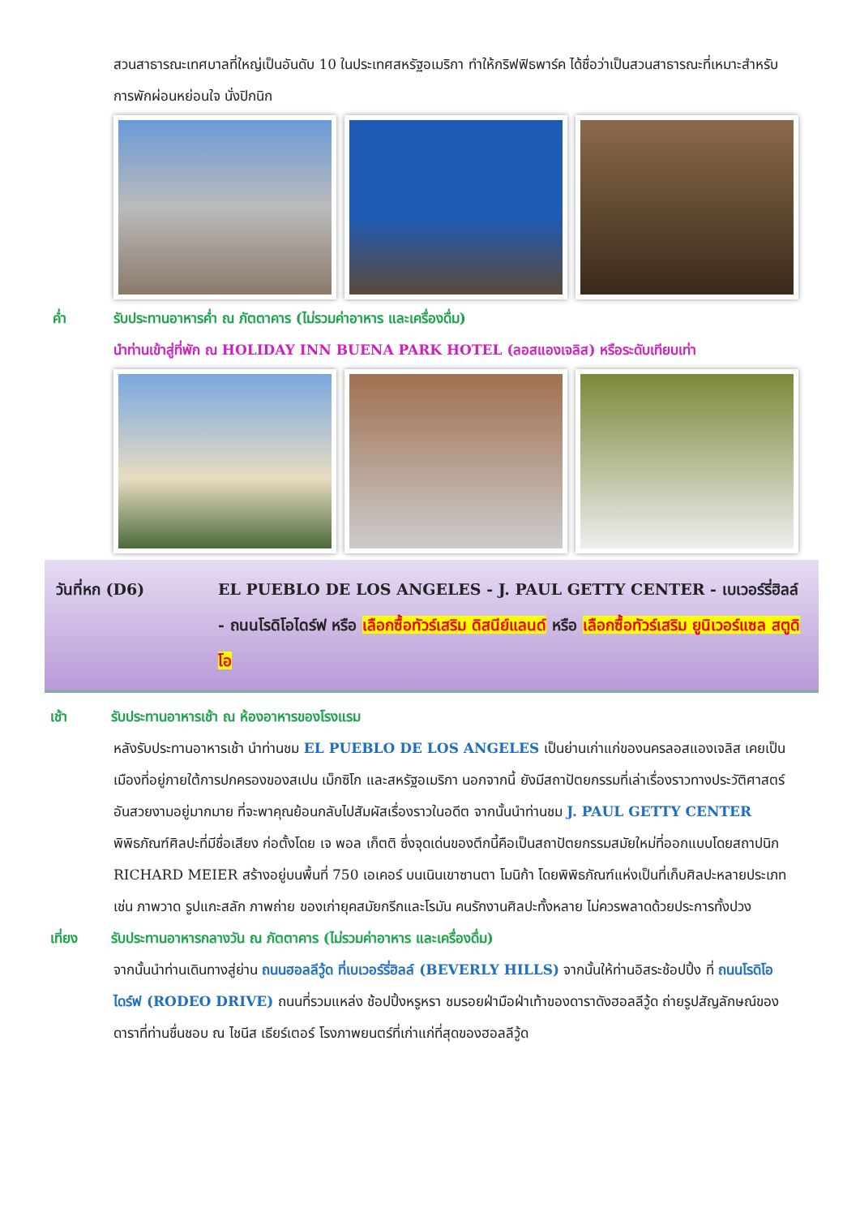สวนสาธารณะเทศบาลที่ใหญ่เป็นอันดับ 10 ในประเทศสหรัฐอเมริกา ทำให้กริฟฟิธพาร์ค ได้ชื่อว่าเป็นสวนสาธารณะที่เหมาะสำหรับการพักผ่อนหย่อนใจ นั่งปิกนิก
ค่ำ รับประทานอาหารค่ำ ณ ภัตตาคาร (ไม่รวมค่าอาหาร และเครื่องดื่ม)
นำท่านเข้าสู่ที่พัก ณ HOLIDAY INN BUENA PARK HOTEL (ลอสแองเจลิส) หรือระดับเทียบเท่า
วันที่หก (D6) EL PUEBLO DE LOS ANGELES - J. PAUL GETTY CENTER - เบเวอร์รี่ฮิลล์ - ถนนโรดิโอไดร์ฟ หรือ เลือกซื้อทัวร์เสริม ดิสนีย์แลนด์ หรือ เลือกซื้อทัวร์เสริม ยูนิเวอร์แซล สตูดิโอ
เช้า รับประทานอาหารเช้า ณ ห้องอาหารของโรงแรม
หลังรับประทานอาหารเช้า นำท่านชม EL PUEBLO DE LOS ANGELES เป็นย่านเก่าแก่ของนครลอสแองเจลิส เคยเป็นเมืองที่อยู่ภายใต้การปกครองของสเปน เม็กซิโก และสหรัฐอเมริกา นอกจากนี้ ยังมีสถาปัตยกรรมที่เล่าเรื่องราวทางประวัติศาสตร์อันสวยงามอยู่มากมาย ที่จะพาคุณย้อนกลับไปสัมผัสเรื่องราวในอดีต จากนั้นนำท่านชม J. PAUL GETTY CENTER พิพิธภัณฑ์ศิลปะที่มีชื่อเสียง ก่อตั้งโดย เจ พอล เก็ตติ ซึ่งจุดเด่นของตึกนี้คือเป็นสถาปัตยกรรมสมัยใหม่ที่ออกแบบโดยสถาปนิก RICHARD MEIER สร้างอยู่บนพื้นที่ 750 เอเคอร์ บนเนินเขาซานตา โมนิก้า โดยพิพิธภัณฑ์แห่งเป็นที่เก็บศิลปะหลายประเภทเช่น ภาพวาด รูปแกะสลัก ภาพถ่าย ของเก่ายุคสมัยกรีกและโรมัน คนรักงานศิลปะทั้งหลาย ไม่ควรพลาดด้วยประการทั้งปวง
เที่ยง รับประทานอาหารกลางวัน ณ ภัตตาคาร (ไม่รวมค่าอาหาร และเครื่องดื่ม)
จากนั้นนำท่านเดินทางสู่ย่าน ถนนฮอลลีวู้ด ที่เบเวอร์รี่ฮิลล์ (BEVERLY HILLS) จากนั้นให้ท่านอิสระช้อปปิ้ง ที่ ถนนโรดิโอไดร์ฟ (RODEO DRIVE) ถนนที่รวมแหล่ง ช้อปปิ้งหรูหรา ชมรอยฝ่ามือฝ่าเท้าของดาราดังฮอลลีวู้ด ถ่ายรูปสัญลักษณ์ของดาราที่ท่านชื่นชอบ ณ ไชนีส เธียร์เตอร์ โรงภาพยนตร์ที่เก่าแก่ที่สุดของฮอลลีวู้ด